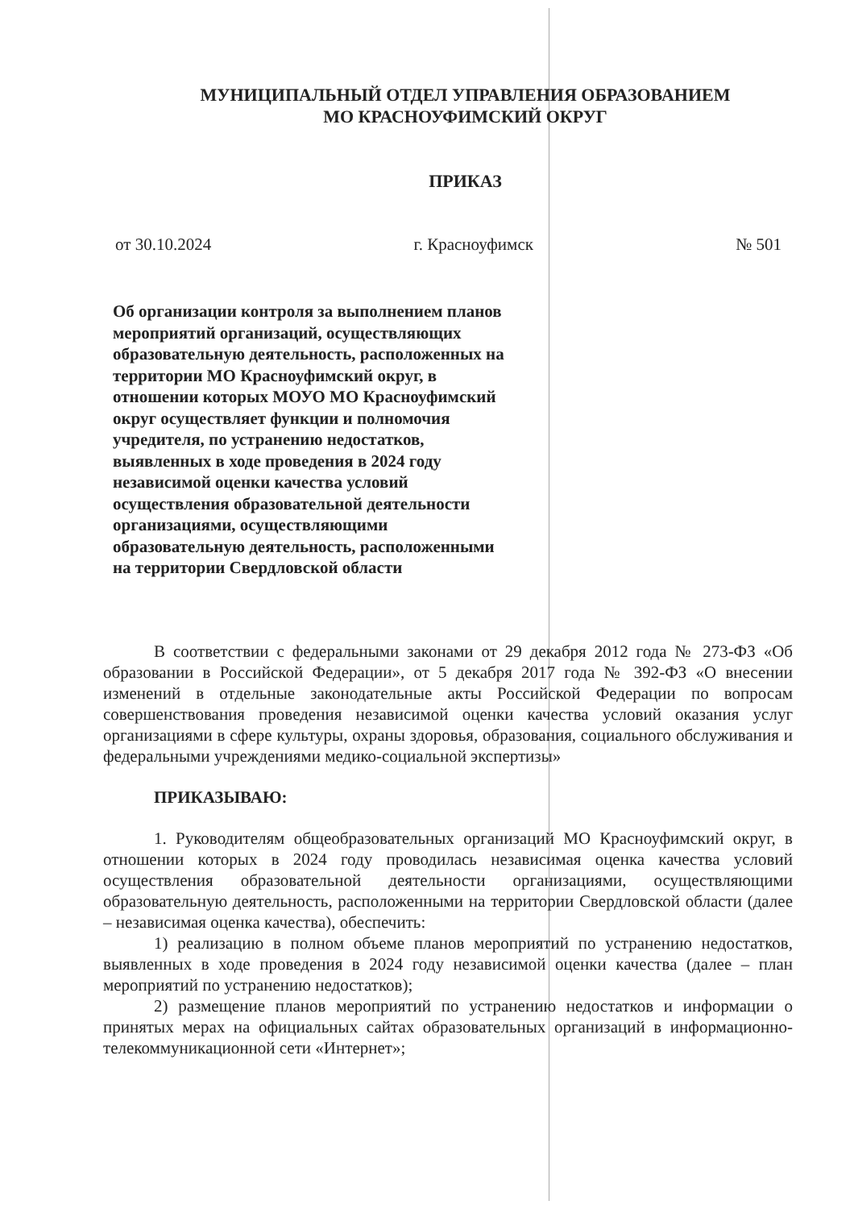МУНИЦИПАЛЬНЫЙ ОТДЕЛ УПРАВЛЕНИЯ ОБРАЗОВАНИЕМ
МО КРАСНОУФИМСКИЙ ОКРУГ
ПРИКАЗ
от 30.10.2024 г. Красноуфимск № 501
Об организации контроля за выполнением планов мероприятий организаций, осуществляющих образовательную деятельность, расположенных на территории МО Красноуфимский округ, в отношении которых МОУО МО Красноуфимский округ осуществляет функции и полномочия учредителя, по устранению недостатков, выявленных в ходе проведения в 2024 году независимой оценки качества условий осуществления образовательной деятельности организациями, осуществляющими образовательную деятельность, расположенными на территории Свердловской области
В соответствии с федеральными законами от 29 декабря 2012 года № 273-ФЗ «Об образовании в Российской Федерации», от 5 декабря 2017 года № 392-ФЗ «О внесении изменений в отдельные законодательные акты Российской Федерации по вопросам совершенствования проведения независимой оценки качества условий оказания услуг организациями в сфере культуры, охраны здоровья, образования, социального обслуживания и федеральными учреждениями медико-социальной экспертизы»
ПРИКАЗЫВАЮ:
1. Руководителям общеобразовательных организаций МО Красноуфимский округ, в отношении которых в 2024 году проводилась независимая оценка качества условий осуществления образовательной деятельности организациями, осуществляющими образовательную деятельность, расположенными на территории Свердловской области (далее – независимая оценка качества), обеспечить:
1) реализацию в полном объеме планов мероприятий по устранению недостатков, выявленных в ходе проведения в 2024 году независимой оценки качества (далее – план мероприятий по устранению недостатков);
2) размещение планов мероприятий по устранению недостатков и информации о принятых мерах на официальных сайтах образовательных организаций в информационно-телекоммуникационной сети «Интернет»;